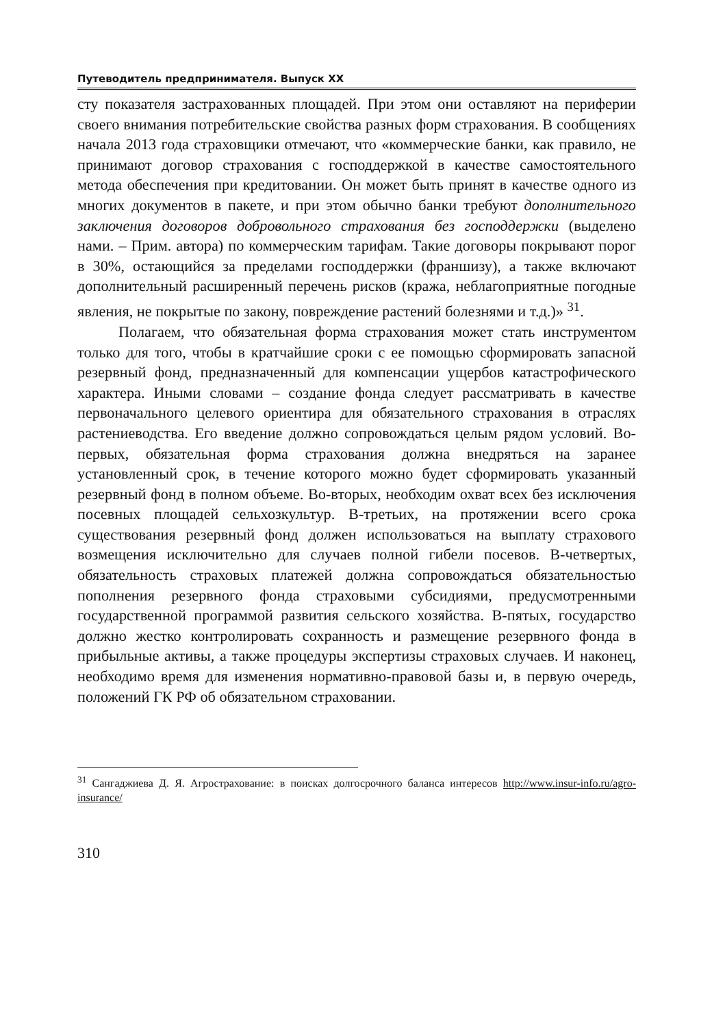Путеводитель предпринимателя. Выпуск XX
сту показателя застрахованных площадей. При этом они оставляют на периферии своего внимания потребительские свойства разных форм страхования. В сообщениях начала 2013 года страховщики отмечают, что «коммерческие банки, как правило, не принимают договор страхования с господдержкой в качестве самостоятельного метода обеспечения при кредитовании. Он может быть принят в качестве одного из многих документов в пакете, и при этом обычно банки требуют дополнительного заключения договоров добровольного страхования без господдержки (выделено нами. – Прим. автора) по коммерческим тарифам. Такие договоры покрывают порог в 30%, остающийся за пределами господдержки (франшизу), а также включают дополнительный расширенный перечень рисков (кража, неблагоприятные погодные явления, не покрытые по закону, повреждение растений болезнями и т.д.)» <sup>31</sup>.
Полагаем, что обязательная форма страхования может стать инструментом только для того, чтобы в кратчайшие сроки с ее помощью сформировать запасной резервный фонд, предназначенный для компенсации ущербов катастрофического характера. Иными словами – создание фонда следует рассматривать в качестве первоначального целевого ориентира для обязательного страхования в отраслях растениеводства. Его введение должно сопровождаться целым рядом условий. Во-первых, обязательная форма страхования должна внедряться на заранее установленный срок, в течение которого можно будет сформировать указанный резервный фонд в полном объеме. Во-вторых, необходим охват всех без исключения посевных площадей сельхозкультур. В-третьих, на протяжении всего срока существования резервный фонд должен использоваться на выплату страхового возмещения исключительно для случаев полной гибели посевов. В-четвертых, обязательность страховых платежей должна сопровождаться обязательностью пополнения резервного фонда страховыми субсидиями, предусмотренными государственной программой развития сельского хозяйства. В-пятых, государство должно жестко контролировать сохранность и размещение резервного фонда в прибыльные активы, а также процедуры экспертизы страховых случаев. И наконец, необходимо время для изменения нормативно-правовой базы и, в первую очередь, положений ГК РФ об обязательном страховании.
<sup>31</sup> Сангаджиева Д. Я. Агрострахование: в поисках долгосрочного баланса интересов http://www.insur-info.ru/agro-insurance/
310